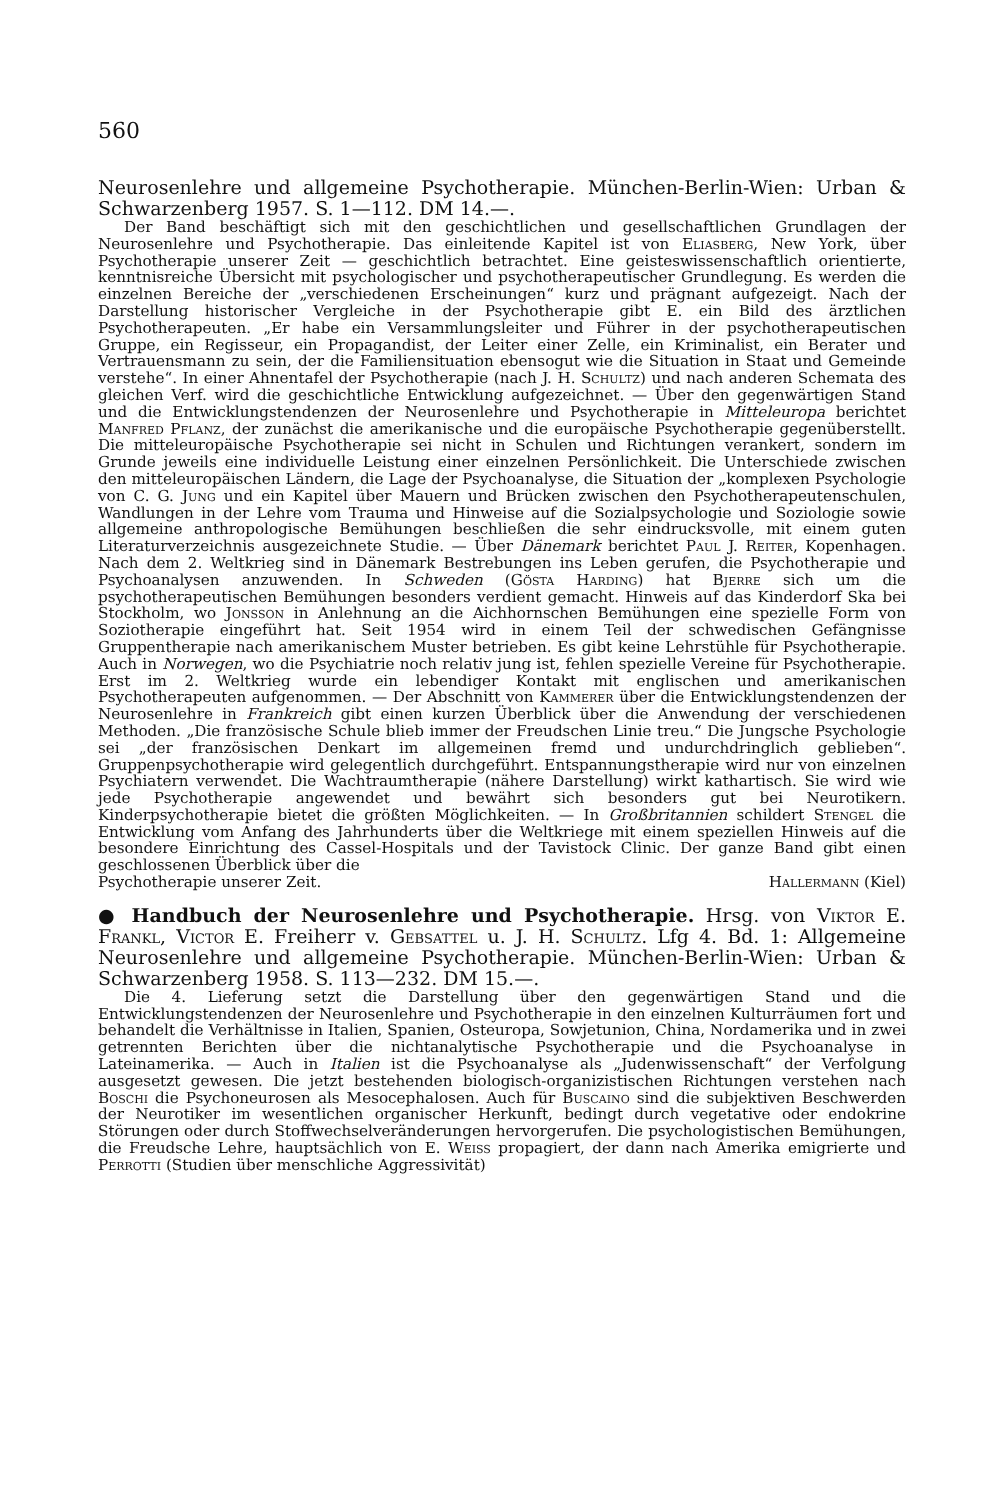560
Neurosenlehre und allgemeine Psychotherapie. München-Berlin-Wien: Urban & Schwarzenberg 1957. S. 1—112. DM 14.—.
Der Band beschäftigt sich mit den geschichtlichen und gesellschaftlichen Grundlagen der Neurosenlehre und Psychotherapie. Das einleitende Kapitel ist von Eliasberg, New York, über Psychotherapie unserer Zeit — geschichtlich betrachtet. Eine geisteswissenschaftlich orientierte, kenntnisreiche Übersicht mit psychologischer und psychotherapeutischer Grundlegung. Es werden die einzelnen Bereiche der „verschiedenen Erscheinungen“ kurz und prägnant aufgezeigt. Nach der Darstellung historischer Vergleiche in der Psychotherapie gibt E. ein Bild des ärztlichen Psychotherapeuten. „Er habe ein Versammlungsleiter und Führer in der psychotherapeutischen Gruppe, ein Regisseur, ein Propagandist, der Leiter einer Zelle, ein Kriminalist, ein Berater und Vertrauensmann zu sein, der die Familiensituation ebensogut wie die Situation in Staat und Gemeinde verstehe“. In einer Ahnentafel der Psychotherapie (nach J. H. Schultz) und nach anderen Schemata des gleichen Verf. wird die geschichtliche Entwicklung aufgezeichnet. — Über den gegenwärtigen Stand und die Entwicklungstendenzen der Neurosenlehre und Psychotherapie in Mitteleuropa berichtet Manfred Pflanz, der zunächst die amerikanische und die europäische Psychotherapie gegenüberstellt. Die mitteleuropäische Psychotherapie sei nicht in Schulen und Richtungen verankert, sondern im Grunde jeweils eine individuelle Leistung einer einzelnen Persönlichkeit. Die Unterschiede zwischen den mitteleuropäischen Ländern, die Lage der Psychoanalyse, die Situation der „komplexen Psychologie von C. G. Jung und ein Kapitel über Mauern und Brücken zwischen den Psychotherapeutenschulen, Wandlungen in der Lehre vom Trauma und Hinweise auf die Sozialpsychologie und Soziologie sowie allgemeine anthropologische Bemühungen beschließen die sehr eindrucksvolle, mit einem guten Literaturverzeichnis ausgezeichnete Studie. — Über Dänemark berichtet Paul J. Reiter, Kopenhagen. Nach dem 2. Weltkrieg sind in Dänemark Bestrebungen ins Leben gerufen, die Psychotherapie und Psychoanalysen anzuwenden. In Schweden (Gösta Harding) hat Bjerre sich um die psychotherapeutischen Bemühungen besonders verdient gemacht. Hinweis auf das Kinderdorf Ska bei Stockholm, wo Jonsson in Anlehnung an die Aichhornschen Bemühungen eine spezielle Form von Soziotherapie eingeführt hat. Seit 1954 wird in einem Teil der schwedischen Gefängnisse Gruppentherapie nach amerikanischem Muster betrieben. Es gibt keine Lehrstühle für Psychotherapie. Auch in Norwegen, wo die Psychiatrie noch relativ jung ist, fehlen spezielle Vereine für Psychotherapie. Erst im 2. Weltkrieg wurde ein lebendiger Kontakt mit englischen und amerikanischen Psychotherapeuten aufgenommen. — Der Abschnitt von Kammerer über die Entwicklungstendenzen der Neurosenlehre in Frankreich gibt einen kurzen Überblick über die Anwendung der verschiedenen Methoden. „Die französische Schule blieb immer der Freudschen Linie treu.“ Die Jungsche Psychologie sei „der französischen Denkart im allgemeinen fremd und undurchdringlich geblieben“. Gruppenpsychotherapie wird gelegentlich durchgeführt. Entspannungstherapie wird nur von einzelnen Psychiatern verwendet. Die Wachtraumtherapie (nähere Darstellung) wirkt kathartisch. Sie wird wie jede Psychotherapie angewendet und bewährt sich besonders gut bei Neurotikern. Kinderpsychotherapie bietet die größten Möglichkeiten. — In Großbritannien schildert Stengel die Entwicklung vom Anfang des Jahrhunderts über die Weltkriege mit einem speziellen Hinweis auf die besondere Einrichtung des Cassel-Hospitals und der Tavistock Clinic. Der ganze Band gibt einen geschlossenen Überblick über die
Psychotherapie unserer Zeit. Hallermann (Kiel)
● Handbuch der Neurosenlehre und Psychotherapie. Hrsg. von Viktor E. Frankl, Victor E. Freiherr v. Gebsattel u. J. H. Schultz. Lfg 4. Bd. 1: Allgemeine Neurosenlehre und allgemeine Psychotherapie. München-Berlin-Wien: Urban & Schwarzenberg 1958. S. 113—232. DM 15.—.
Die 4. Lieferung setzt die Darstellung über den gegenwärtigen Stand und die Entwicklungstendenzen der Neurosenlehre und Psychotherapie in den einzelnen Kulturräumen fort und behandelt die Verhältnisse in Italien, Spanien, Osteuropa, Sowjetunion, China, Nordamerika und in zwei getrennten Berichten über die nichtanalytische Psychotherapie und die Psychoanalyse in Lateinamerika. — Auch in Italien ist die Psychoanalyse als „Judenwissenschaft“ der Verfolgung ausgesetzt gewesen. Die jetzt bestehenden biologisch-organizistischen Richtungen verstehen nach Boschi die Psychoneurosen als Mesocephalosen. Auch für Buscaino sind die subjektiven Beschwerden der Neurotiker im wesentlichen organischer Herkunft, bedingt durch vegetative oder endokrine Störungen oder durch Stoffwechselveränderungen hervorgerufen. Die psychologistischen Bemühungen, die Freudsche Lehre, hauptsächlich von E. Weiss propagiert, der dann nach Amerika emigrierte und Perrotti (Studien über menschliche Aggressivität)